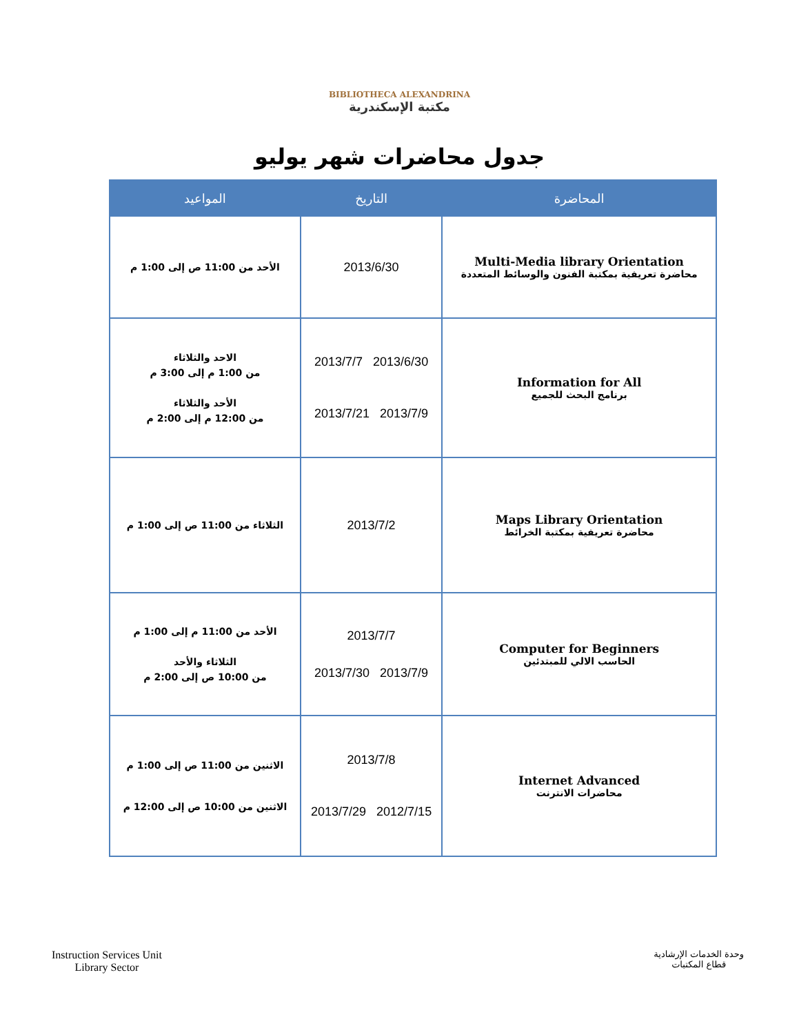BIBLIOTHECA ALEXANDRINA
مكتبة الإسكندرية
جدول محاضرات شهر يوليو
| المحاضرة | التاريخ | المواعيد |
| --- | --- | --- |
| Multi-Media library Orientation محاضرة تعريفية بمكتبة الفنون والوسائط المتعددة | 2013/6/30 | الأحد من 11:00 ص إلى 1:00 م |
| Information for All برنامج البحث للجميع | 2013/6/30 2013/7/7 2013/7/9 2013/7/21 | الاحد والثلاثاء من 1:00 م إلى 3:00 م الأحد والثلاثاء من 12:00 م إلى 2:00 م |
| Maps Library Orientation محاضرة تعريفية بمكتبة الخرائط | 2013/7/2 | الثلاثاء من 11:00 ص إلى 1:00 م |
| Computer for Beginners الحاسب الالي للمبتدئين | 2013/7/7 2013/7/9 2013/7/30 | الأحد من 11:00 م إلى 1:00 م الثلاثاء والأحد من 10:00 ص إلى 2:00 م |
| Internet Advanced محاضرات الانترنت | 2013/7/8 2012/7/15 2013/7/29 | الاثنين من 11:00 ص إلى 1:00 م الاثنين من 10:00 ص إلى 12:00 م |
Instruction Services Unit
Library Sector
وحدة الخدمات الإرشادية
قطاع المكتبات